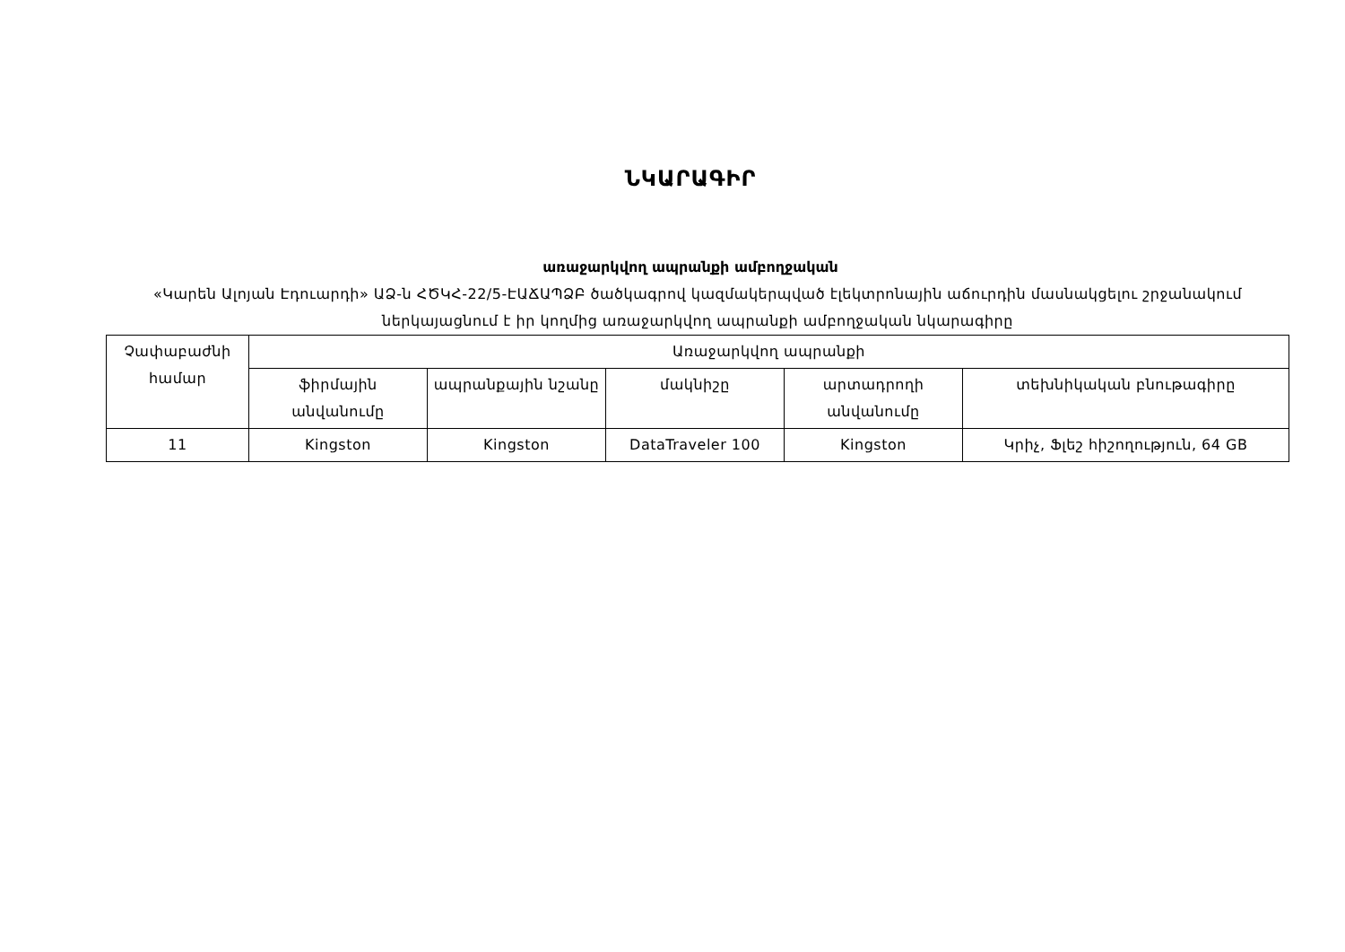ՆԿԱՐԱԳԻՐ
առաջարկվող ապրանքի ամբողջական
«Կարեն Ալոյան Էդուարդի» ԱՁ-ն ՀԾԿՀ-22/5-ԷԱՃԱՊՁԲ ծածկագրով կազմակերպված էլեկտրոնային աճուրդին մասնակցելու շրջանակում ներկայացնում է իր կողմից առաջարկվող ապրանքի ամբողջական նկարագիրը
| Չափաբաժնի համար | Առաջարկվող ապրանքի | | | | |
| --- | --- | --- | --- | --- | --- |
| | ֆիրմային անվանումը | ապրանքային նշանը | մակնիշը | արտադրողի անվանումը | տեխնիկական բնութագիրը |
| 11 | Kingston | Kingston | DataTraveler 100 | Kingston | Կրիչ, Ֆլեշ հիշողություն, 64 GB |